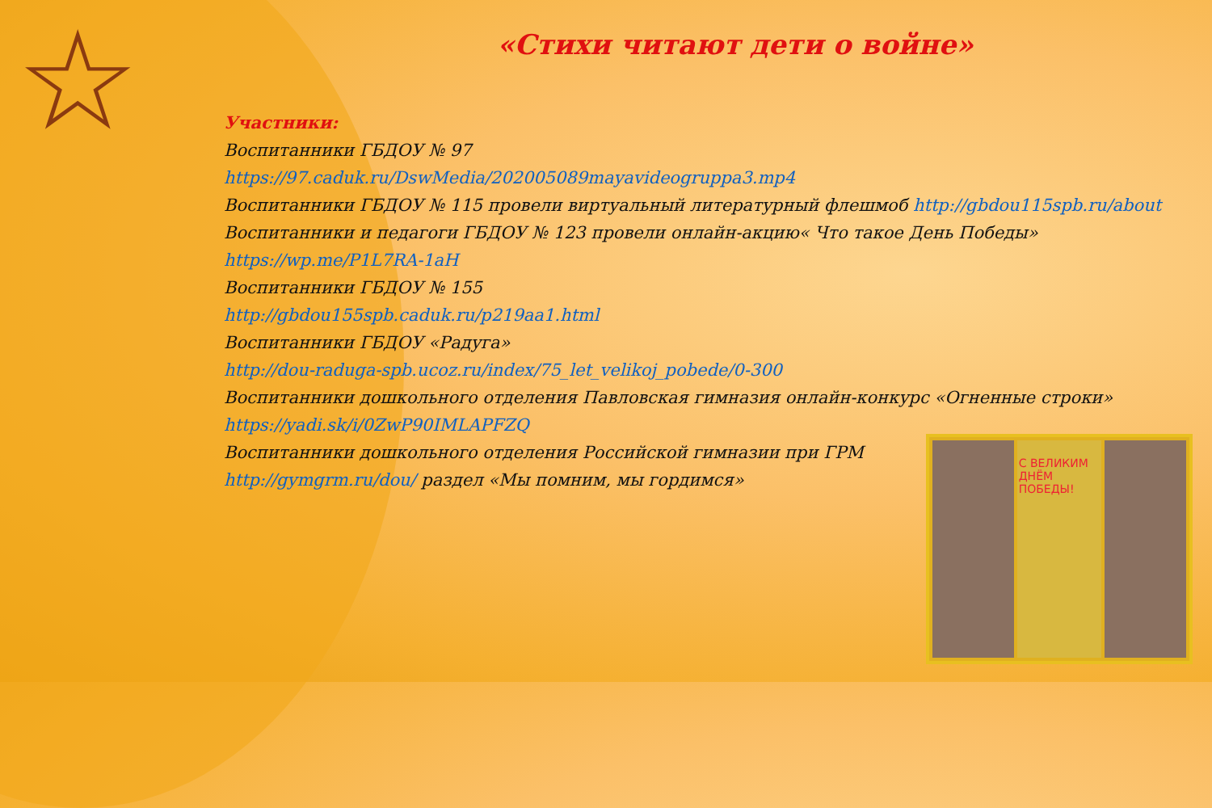☆
«Стихи читают дети о войне»
Участники:
Воспитанники ГБДОУ № 97
https://97.caduk.ru/DswMedia/202005089mayavideogruppa3.mp4
Воспитанники ГБДОУ № 115 провели виртуальный литературный флешмоб http://gbdou115spb.ru/about
Воспитанники и педагоги ГБДОУ № 123 провели онлайн-акцию« Что такое День Победы»
https://wp.me/P1L7RA-1aH
Воспитанники ГБДОУ № 155
http://gbdou155spb.caduk.ru/p219aa1.html
Воспитанники ГБДОУ «Радуга»
http://dou-raduga-spb.ucoz.ru/index/75_let_velikoj_pobede/0-300
Воспитанники дошкольного отделения Павловская гимназия онлайн-конкурс «Огненные строки»
https://yadi.sk/i/0ZwP90IMLAPFZQ
Воспитанники дошкольного отделения Российской гимназии при ГРМ
http://gymgrm.ru/dou/ раздел «Мы помним, мы гордимся»
С ВЕЛИКИМ ДНЁМ ПОБЕДЫ!